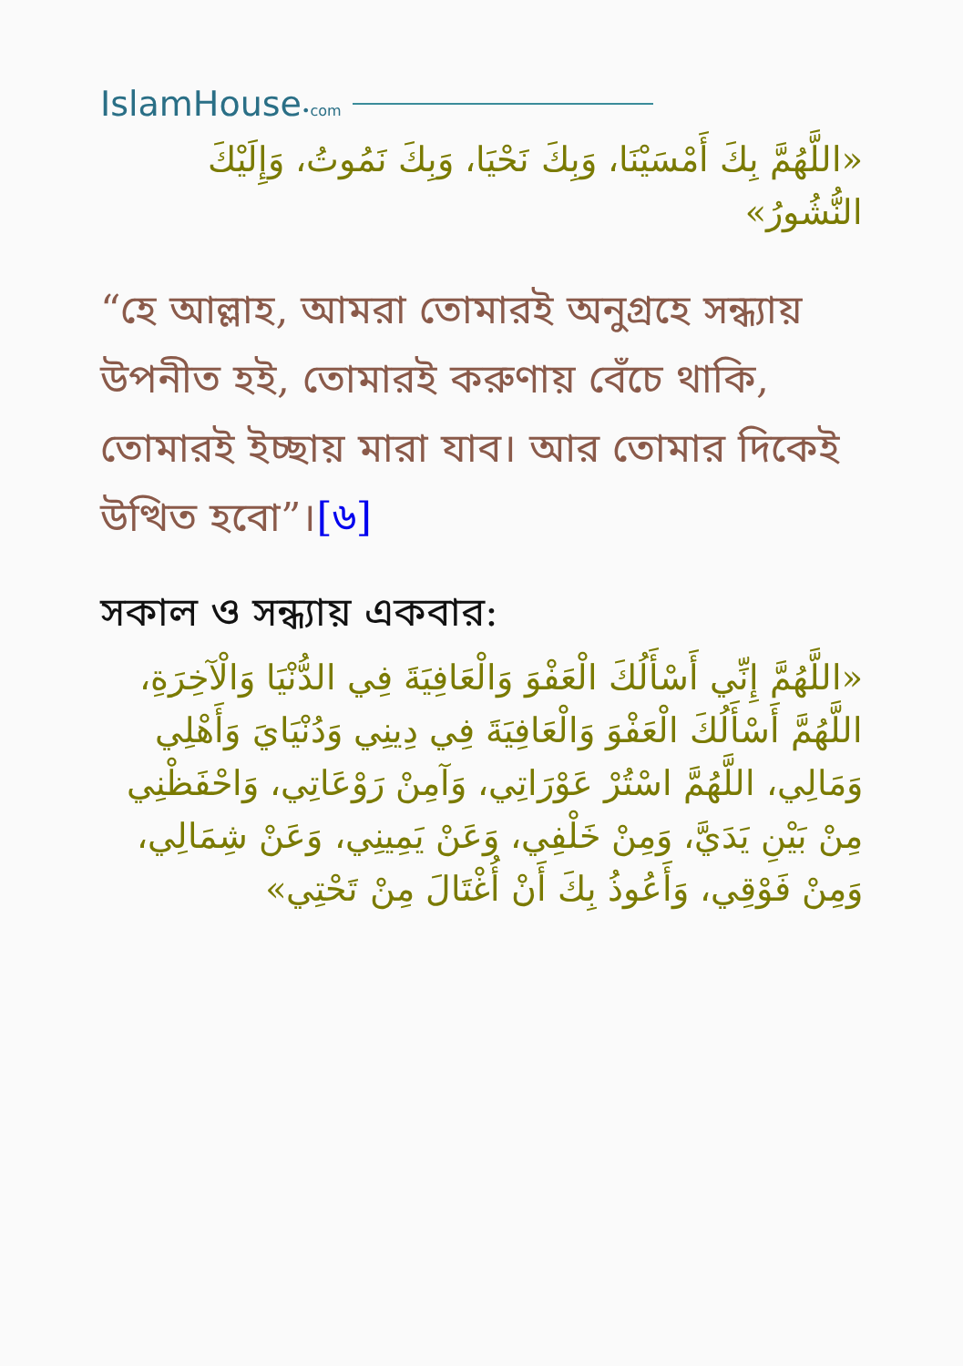IslamHouse•com
«اللَّهُمَّ بِكَ أَمْسَيْنَا، وَبِكَ نَحْيَا، وَبِكَ نَمُوتُ، وَإِلَيْكَ النُّشُورُ»
“হে আল্লাহ, আমরা তোমারই অনুগ্রহে সন্ধ্যায় উপনীত হই, তোমারই করুণায় বেঁচে থাকি, তোমারই ইচ্ছায় মারা যাব। আর তোমার দিকেই উত্থিত হবো”।[৬]
সকাল ও সন্ধ্যায় একবার:
«اللَّهُمَّ إِنِّي أَسْأَلُكَ الْعَفْوَ وَالْعَافِيَةَ فِي الدُّنْيَا وَالْآخِرَةِ، اللَّهُمَّ أَسْأَلُكَ الْعَفْوَ وَالْعَافِيَةَ فِي دِينِي وَدُنْيَايَ وَأَهْلِي وَمَالِي، اللَّهُمَّ اسْتُرْ عَوْرَاتِي، وَآمِنْ رَوْعَاتِي، وَاحْفَظْنِي مِنْ بَيْنِ يَدَيَّ، وَمِنْ خَلْفِي، وَعَنْ يَمِينِي، وَعَنْ شِمَالِي، وَمِنْ فَوْقِي، وَأَعُوذُ بِكَ أَنْ أُغْتَالَ مِنْ تَحْتِي»